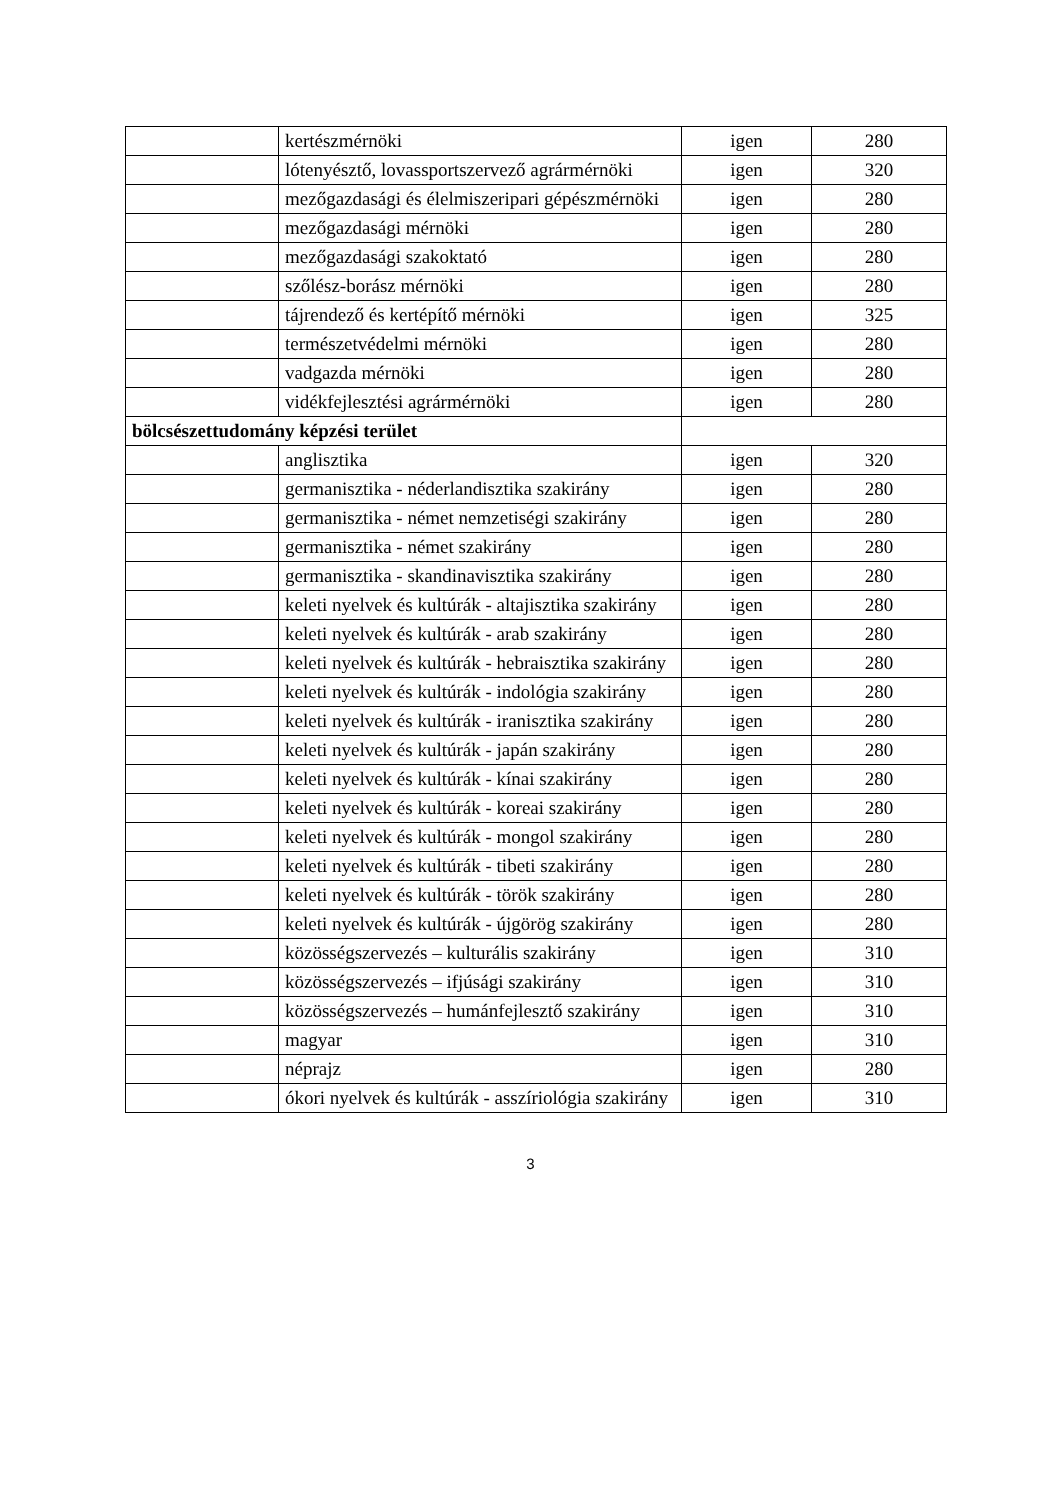| | kertészmérnöki | igen | 280 |
| | lótenyésztő, lovassportszervező agrármérnöki | igen | 320 |
| | mezőgazdasági és élelmiszeripari gépészmérnöki | igen | 280 |
| | mezőgazdasági mérnöki | igen | 280 |
| | mezőgazdasági szakoktató | igen | 280 |
| | szőlész-borász mérnöki | igen | 280 |
| | tájrendező és kertépítő mérnöki | igen | 325 |
| | természetvédelmi mérnöki | igen | 280 |
| | vadgazda mérnöki | igen | 280 |
| | vidékfejlesztési agrármérnöki | igen | 280 |
| bölcsészettudomány képzési terület | | | |
| | anglisztika | igen | 320 |
| | germanisztika - néderlandisztika szakirány | igen | 280 |
| | germanisztika - német nemzetiségi szakirány | igen | 280 |
| | germanisztika - német szakirány | igen | 280 |
| | germanisztika - skandinavisztika szakirány | igen | 280 |
| | keleti nyelvek és kultúrák - altajisztika szakirány | igen | 280 |
| | keleti nyelvek és kultúrák - arab szakirány | igen | 280 |
| | keleti nyelvek és kultúrák - hebraisztika szakirány | igen | 280 |
| | keleti nyelvek és kultúrák - indológia szakirány | igen | 280 |
| | keleti nyelvek és kultúrák - iranisztika szakirány | igen | 280 |
| | keleti nyelvek és kultúrák - japán szakirány | igen | 280 |
| | keleti nyelvek és kultúrák - kínai szakirány | igen | 280 |
| | keleti nyelvek és kultúrák - koreai szakirány | igen | 280 |
| | keleti nyelvek és kultúrák - mongol szakirány | igen | 280 |
| | keleti nyelvek és kultúrák - tibeti szakirány | igen | 280 |
| | keleti nyelvek és kultúrák - török szakirány | igen | 280 |
| | keleti nyelvek és kultúrák - újgörög szakirány | igen | 280 |
| | közösségszervezés – kulturális szakirány | igen | 310 |
| | közösségszervezés – ifjúsági szakirány | igen | 310 |
| | közösségszervezés – humánfejlesztő szakirány | igen | 310 |
| | magyar | igen | 310 |
| | néprajz | igen | 280 |
| | ókori nyelvek és kultúrák - asszíriológia szakirány | igen | 310 |
3